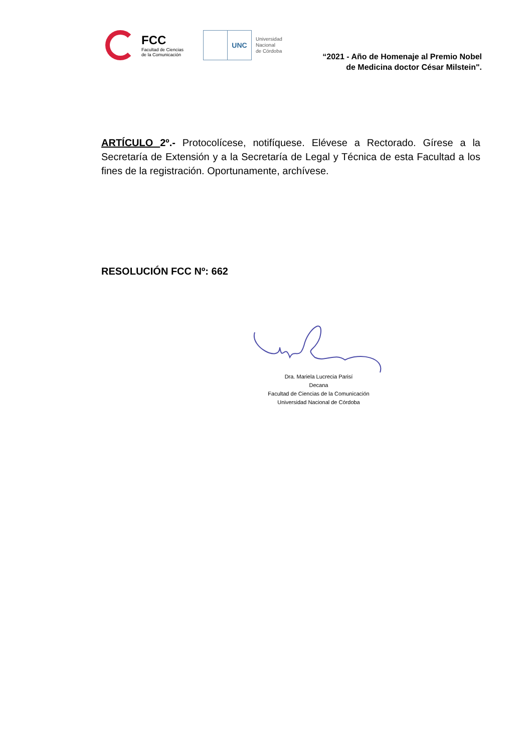FCC
Facultad de Ciencias
de la Comunicación
UNC
Universidad
Nacional
de Córdoba
“2021 - Año de Homenaje al Premio Nobel
de Medicina doctor César Milstein".
ARTÍCULO 2º.- Protocolícese, notifíquese. Elévese a Rectorado. Gírese a la Secretaría de Extensión y a la Secretaría de Legal y Técnica de esta Facultad a los fines de la registración. Oportunamente, archívese.
RESOLUCIÓN FCC Nº: 662
Dra. Mariela Lucrecia Parisí
Decana
Facultad de Ciencias de la Comunicación
Universidad Nacional de Córdoba